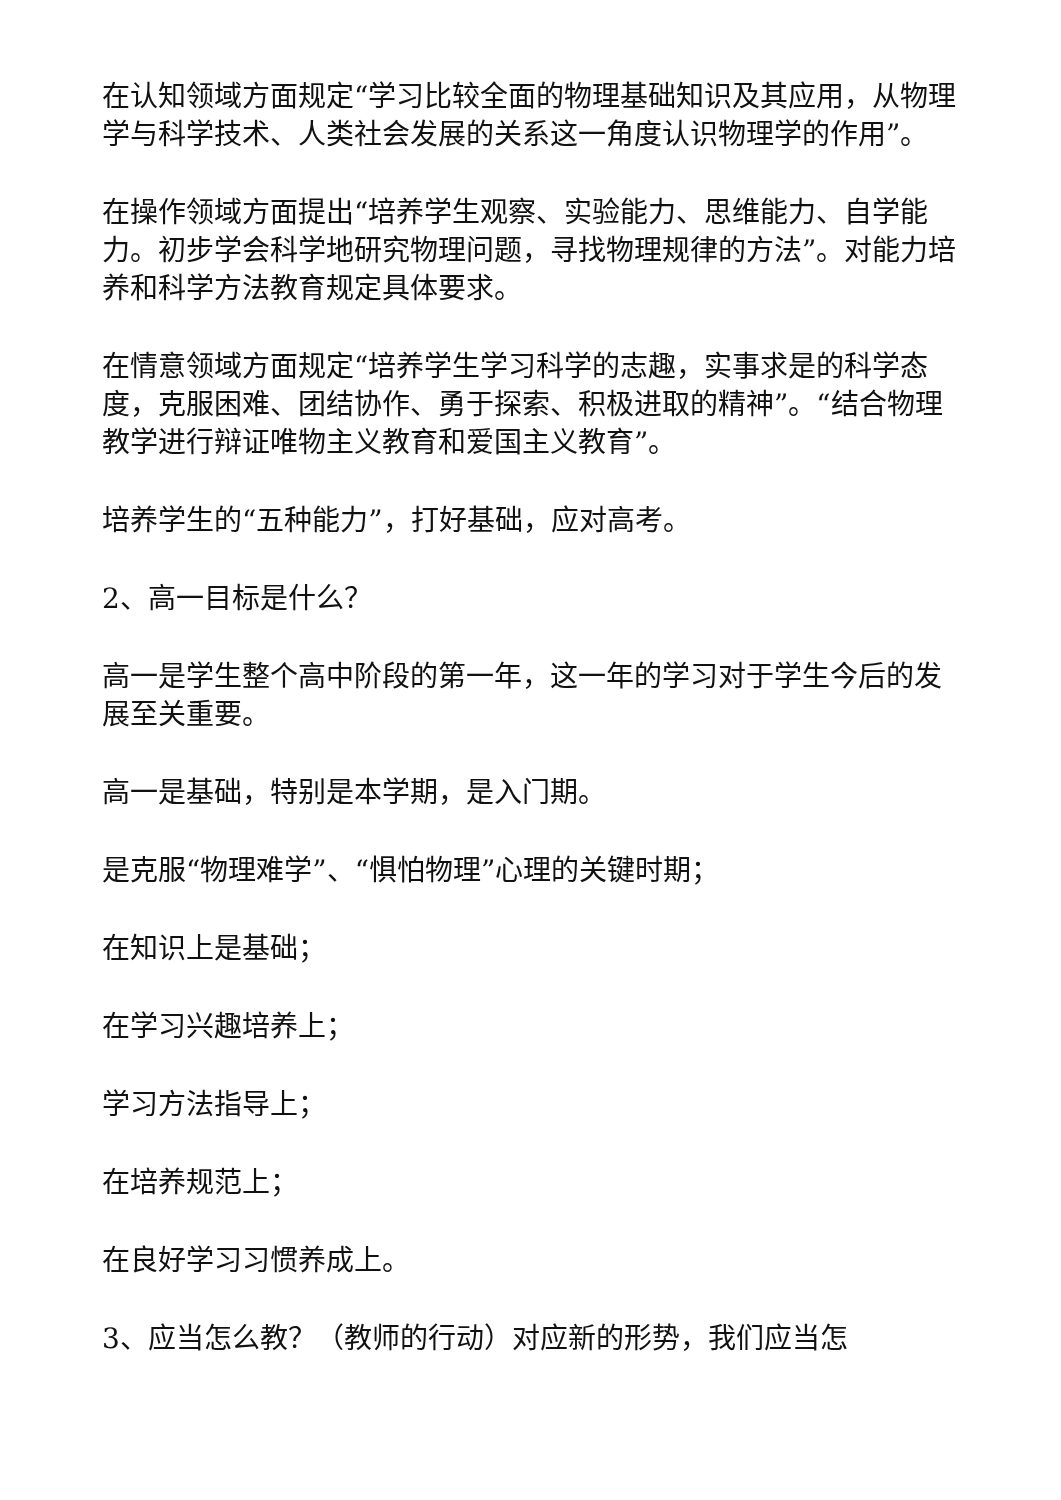在认知领域方面规定“学习比较全面的物理基础知识及其应用，从物理学与科学技术、人类社会发展的关系这一角度认识物理学的作用”。
在操作领域方面提出“培养学生观察、实验能力、思维能力、自学能力。初步学会科学地研究物理问题，寻找物理规律的方法”。对能力培养和科学方法教育规定具体要求。
在情意领域方面规定“培养学生学习科学的志趣，实事求是的科学态度，克服困难、团结协作、勇于探索、积极进取的精神”。“结合物理教学进行辩证唯物主义教育和爱国主义教育”。
培养学生的“五种能力”，打好基础，应对高考。
2、高一目标是什么？
高一是学生整个高中阶段的第一年，这一年的学习对于学生今后的发展至关重要。
高一是基础，特别是本学期，是入门期。
是克服“物理难学”、“惧怕物理”心理的关键时期；
在知识上是基础；
在学习兴趣培养上；
学习方法指导上；
在培养规范上；
在良好学习习惯养成上。
3、应当怎么教？（教师的行动）对应新的形势，我们应当怎